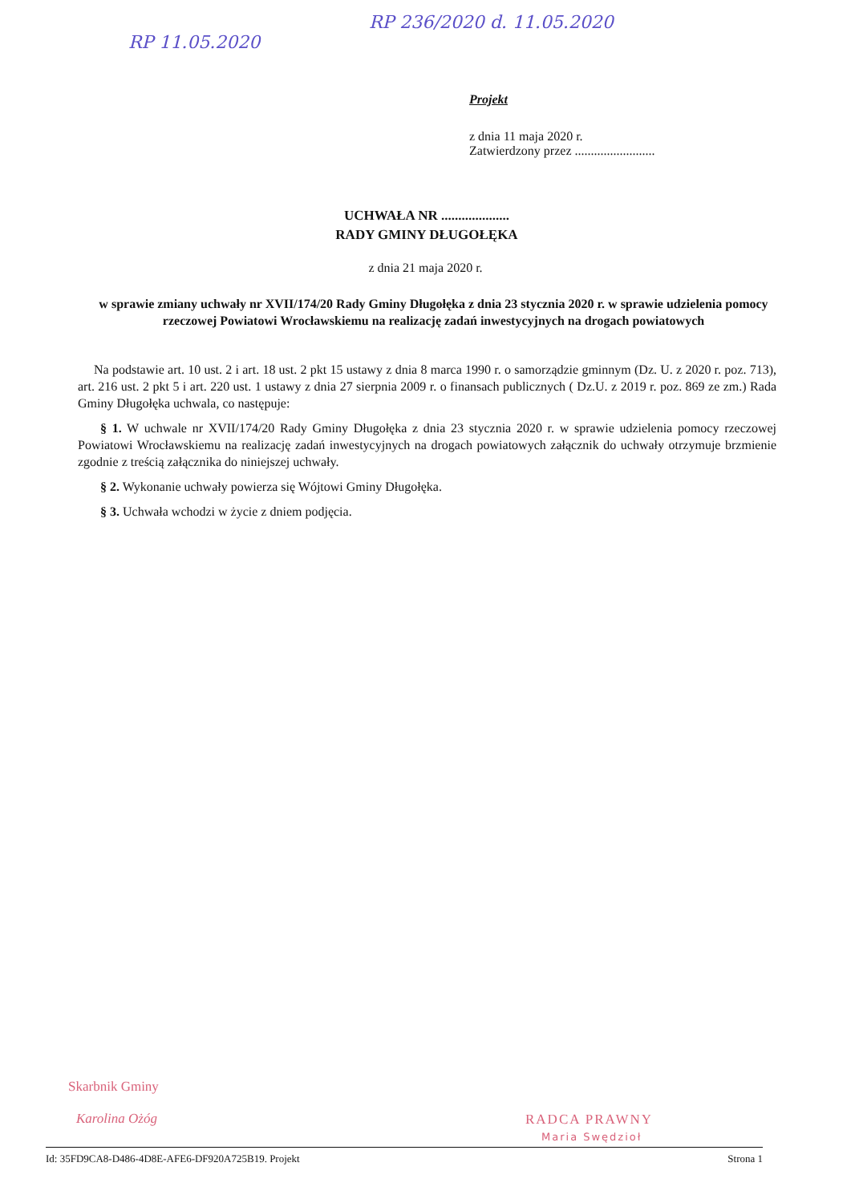RP 11.05.2020
RP 236/2020 d. 11.05.2020
Projekt
z dnia 11 maja 2020 r.
Zatwierdzony przez .........................
UCHWAŁA NR ....................
RADY GMINY DŁUGOŁĘKA
z dnia 21 maja 2020 r.
w sprawie zmiany uchwały nr XVII/174/20 Rady Gminy Długołęka z dnia 23 stycznia 2020 r. w sprawie udzielenia pomocy rzeczowej Powiatowi Wrocławskiemu na realizację zadań inwestycyjnych na drogach powiatowych
Na podstawie art. 10 ust. 2 i art. 18 ust. 2 pkt 15 ustawy z dnia 8 marca 1990 r. o samorządzie gminnym (Dz. U. z 2020 r. poz. 713), art. 216 ust. 2 pkt 5 i art. 220 ust. 1 ustawy z dnia 27 sierpnia 2009 r. o finansach publicznych ( Dz.U. z 2019 r. poz. 869 ze zm.) Rada Gminy Długołęka uchwala, co następuje:
§ 1. W uchwale nr XVII/174/20 Rady Gminy Długołęka z dnia 23 stycznia 2020 r. w sprawie udzielenia pomocy rzeczowej Powiatowi Wrocławskiemu na realizację zadań inwestycyjnych na drogach powiatowych załącznik do uchwały otrzymuje brzmienie zgodnie z treścią załącznika do niniejszej uchwały.
§ 2. Wykonanie uchwały powierza się Wójtowi Gminy Długołęka.
§ 3. Uchwała wchodzi w życie z dniem podjęcia.
Skarbnik Gminy
Karolina Ożóg
RADCA PRAWNY
Maria Swędzioł
Id: 35FD9CA8-D486-4D8E-AFE6-DF920A725B19. Projekt Strona 1